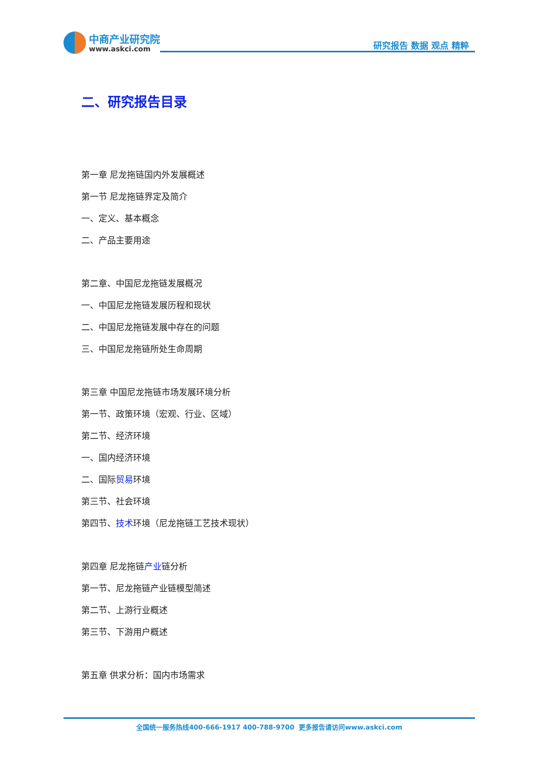中商产业研究院
www.askci.com
研究报告 数据 观点 精粹
二、研究报告目录
第一章 尼龙拖链国内外发展概述
第一节 尼龙拖链界定及简介
一、定义、基本概念
二、产品主要用途
第二章、中国尼龙拖链发展概况
一、中国尼龙拖链发展历程和现状
二、中国尼龙拖链发展中存在的问题
三、中国尼龙拖链所处生命周期
第三章 中国尼龙拖链市场发展环境分析
第一节、政策环境（宏观、行业、区域）
第二节、经济环境
一、国内经济环境
二、国际贸易环境
第三节、社会环境
第四节、技术环境（尼龙拖链工艺技术现状）
第四章 尼龙拖链产业链分析
第一节、尼龙拖链产业链模型简述
第二节、上游行业概述
第三节、下游用户概述
第五章 供求分析：国内市场需求
全国统一服务热线400-666-1917 400-788-9700 更多报告请访问www.askci.com